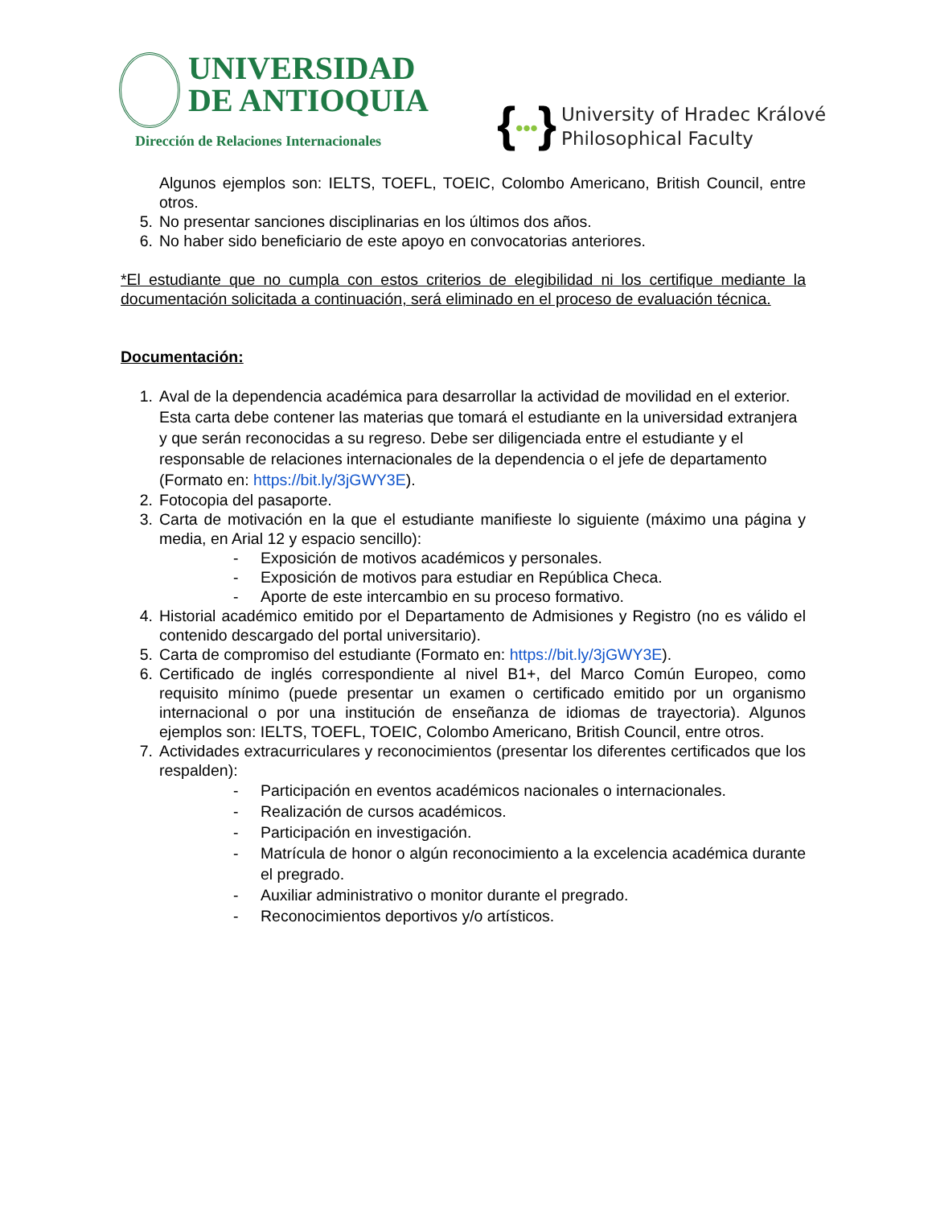UNIVERSIDAD
DE ANTIOQUIA
Dirección de Relaciones Internacionales
{•••} University of Hradec Králové
Philosophical Faculty
Algunos ejemplos son: IELTS, TOEFL, TOEIC, Colombo Americano, British Council, entre otros.
5. No presentar sanciones disciplinarias en los últimos dos años.
6. No haber sido beneficiario de este apoyo en convocatorias anteriores.
*El estudiante que no cumpla con estos criterios de elegibilidad ni los certifique mediante la documentación solicitada a continuación, será eliminado en el proceso de evaluación técnica.
Documentación:
1. Aval de la dependencia académica para desarrollar la actividad de movilidad en el exterior. Esta carta debe contener las materias que tomará el estudiante en la universidad extranjera y que serán reconocidas a su regreso. Debe ser diligenciada entre el estudiante y el responsable de relaciones internacionales de la dependencia o el jefe de departamento (Formato en: https://bit.ly/3jGWY3E).
2. Fotocopia del pasaporte.
3. Carta de motivación en la que el estudiante manifieste lo siguiente (máximo una página y media, en Arial 12 y espacio sencillo):
- Exposición de motivos académicos y personales.
- Exposición de motivos para estudiar en República Checa.
- Aporte de este intercambio en su proceso formativo.
4. Historial académico emitido por el Departamento de Admisiones y Registro (no es válido el contenido descargado del portal universitario).
5. Carta de compromiso del estudiante (Formato en: https://bit.ly/3jGWY3E).
6. Certificado de inglés correspondiente al nivel B1+, del Marco Común Europeo, como requisito mínimo (puede presentar un examen o certificado emitido por un organismo internacional o por una institución de enseñanza de idiomas de trayectoria). Algunos ejemplos son: IELTS, TOEFL, TOEIC, Colombo Americano, British Council, entre otros.
7. Actividades extracurriculares y reconocimientos (presentar los diferentes certificados que los respalden):
- Participación en eventos académicos nacionales o internacionales.
- Realización de cursos académicos.
- Participación en investigación.
- Matrícula de honor o algún reconocimiento a la excelencia académica durante el pregrado.
- Auxiliar administrativo o monitor durante el pregrado.
- Reconocimientos deportivos y/o artísticos.